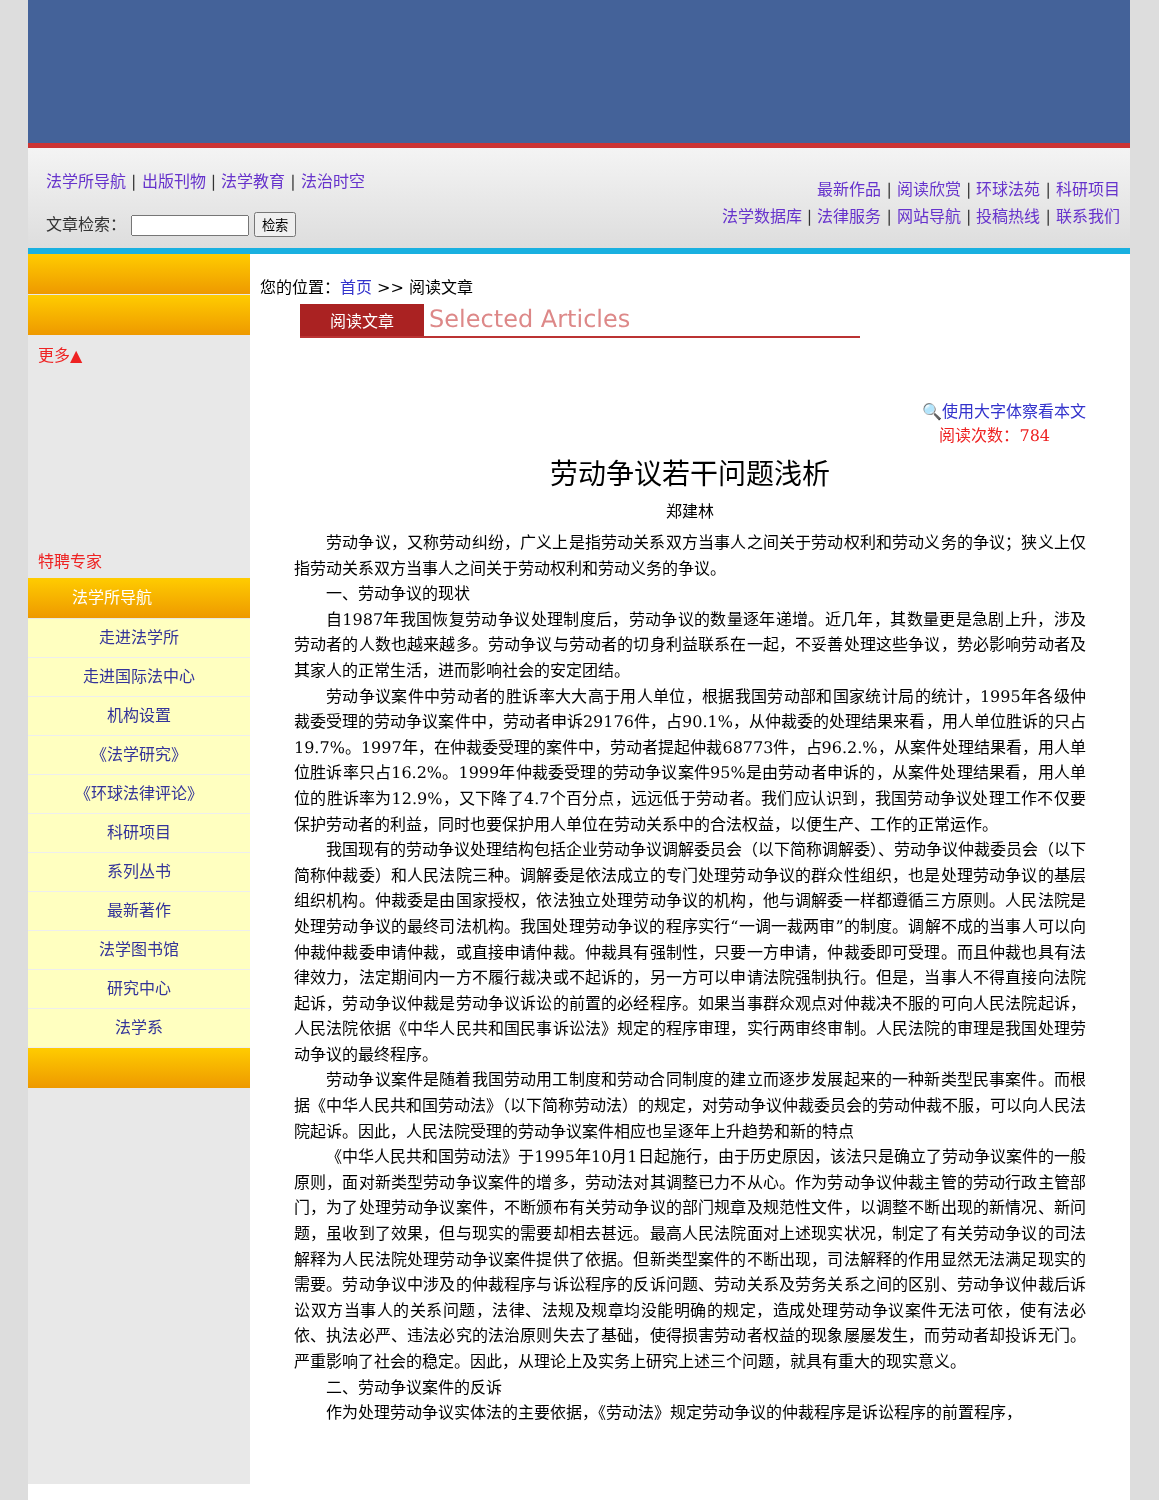法学所导航 | 出版刊物 | 法学教育 | 法治时空
文章检索： 检索
最新作品 | 阅读欣赏 | 环球法苑 | 科研项目
法学数据库 | 法律服务 | 网站导航 | 投稿热线 | 联系我们
更多▲
特聘专家
法学所导航
走进法学所
走进国际法中心
机构设置
《法学研究》
《环球法律评论》
科研项目
系列丛书
最新著作
法学图书馆
研究中心
法学系
您的位置：首页 >> 阅读文章
阅读文章 Selected Articles
🔍使用大字体察看本文
阅读次数：784
劳动争议若干问题浅析
郑建林
劳动争议，又称劳动纠纷，广义上是指劳动关系双方当事人之间关于劳动权利和劳动义务的争议；狭义上仅指劳动关系双方当事人之间关于劳动权利和劳动义务的争议。
一、劳动争议的现状
自1987年我国恢复劳动争议处理制度后，劳动争议的数量逐年递增。近几年，其数量更是急剧上升，涉及劳动者的人数也越来越多。劳动争议与劳动者的切身利益联系在一起，不妥善处理这些争议，势必影响劳动者及其家人的正常生活，进而影响社会的安定团结。
劳动争议案件中劳动者的胜诉率大大高于用人单位，根据我国劳动部和国家统计局的统计，1995年各级仲裁委受理的劳动争议案件中，劳动者申诉29176件，占90.1%，从仲裁委的处理结果来看，用人单位胜诉的只占19.7%。1997年，在仲裁委受理的案件中，劳动者提起仲裁68773件，占96.2.%，从案件处理结果看，用人单位胜诉率只占16.2%。1999年仲裁委受理的劳动争议案件95%是由劳动者申诉的，从案件处理结果看，用人单位的胜诉率为12.9%，又下降了4.7个百分点，远远低于劳动者。我们应认识到，我国劳动争议处理工作不仅要保护劳动者的利益，同时也要保护用人单位在劳动关系中的合法权益，以便生产、工作的正常运作。
我国现有的劳动争议处理结构包括企业劳动争议调解委员会（以下简称调解委）、劳动争议仲裁委员会（以下简称仲裁委）和人民法院三种。调解委是依法成立的专门处理劳动争议的群众性组织，也是处理劳动争议的基层组织机构。仲裁委是由国家授权，依法独立处理劳动争议的机构，他与调解委一样都遵循三方原则。人民法院是处理劳动争议的最终司法机构。我国处理劳动争议的程序实行“一调一裁两审”的制度。调解不成的当事人可以向仲裁仲裁委申请仲裁，或直接申请仲裁。仲裁具有强制性，只要一方申请，仲裁委即可受理。而且仲裁也具有法律效力，法定期间内一方不履行裁决或不起诉的，另一方可以申请法院强制执行。但是，当事人不得直接向法院起诉，劳动争议仲裁是劳动争议诉讼的前置的必经程序。如果当事群众观点对仲裁决不服的可向人民法院起诉，人民法院依据《中华人民共和国民事诉讼法》规定的程序审理，实行两审终审制。人民法院的审理是我国处理劳动争议的最终程序。
劳动争议案件是随着我国劳动用工制度和劳动合同制度的建立而逐步发展起来的一种新类型民事案件。而根据《中华人民共和国劳动法》（以下简称劳动法）的规定，对劳动争议仲裁委员会的劳动仲裁不服，可以向人民法院起诉。因此，人民法院受理的劳动争议案件相应也呈逐年上升趋势和新的特点
《中华人民共和国劳动法》于1995年10月1日起施行，由于历史原因，该法只是确立了劳动争议案件的一般原则，面对新类型劳动争议案件的增多，劳动法对其调整已力不从心。作为劳动争议仲裁主管的劳动行政主管部门，为了处理劳动争议案件，不断颁布有关劳动争议的部门规章及规范性文件，以调整不断出现的新情况、新问题，虽收到了效果，但与现实的需要却相去甚远。最高人民法院面对上述现实状况，制定了有关劳动争议的司法解释为人民法院处理劳动争议案件提供了依据。但新类型案件的不断出现，司法解释的作用显然无法满足现实的需要。劳动争议中涉及的仲裁程序与诉讼程序的反诉问题、劳动关系及劳务关系之间的区别、劳动争议仲裁后诉讼双方当事人的关系问题，法律、法规及规章均没能明确的规定，造成处理劳动争议案件无法可依，使有法必依、执法必严、违法必究的法治原则失去了基础，使得损害劳动者权益的现象屡屡发生，而劳动者却投诉无门。严重影响了社会的稳定。因此，从理论上及实务上研究上述三个问题，就具有重大的现实意义。
二、劳动争议案件的反诉
作为处理劳动争议实体法的主要依据，《劳动法》规定劳动争议的仲裁程序是诉讼程序的前置程序，